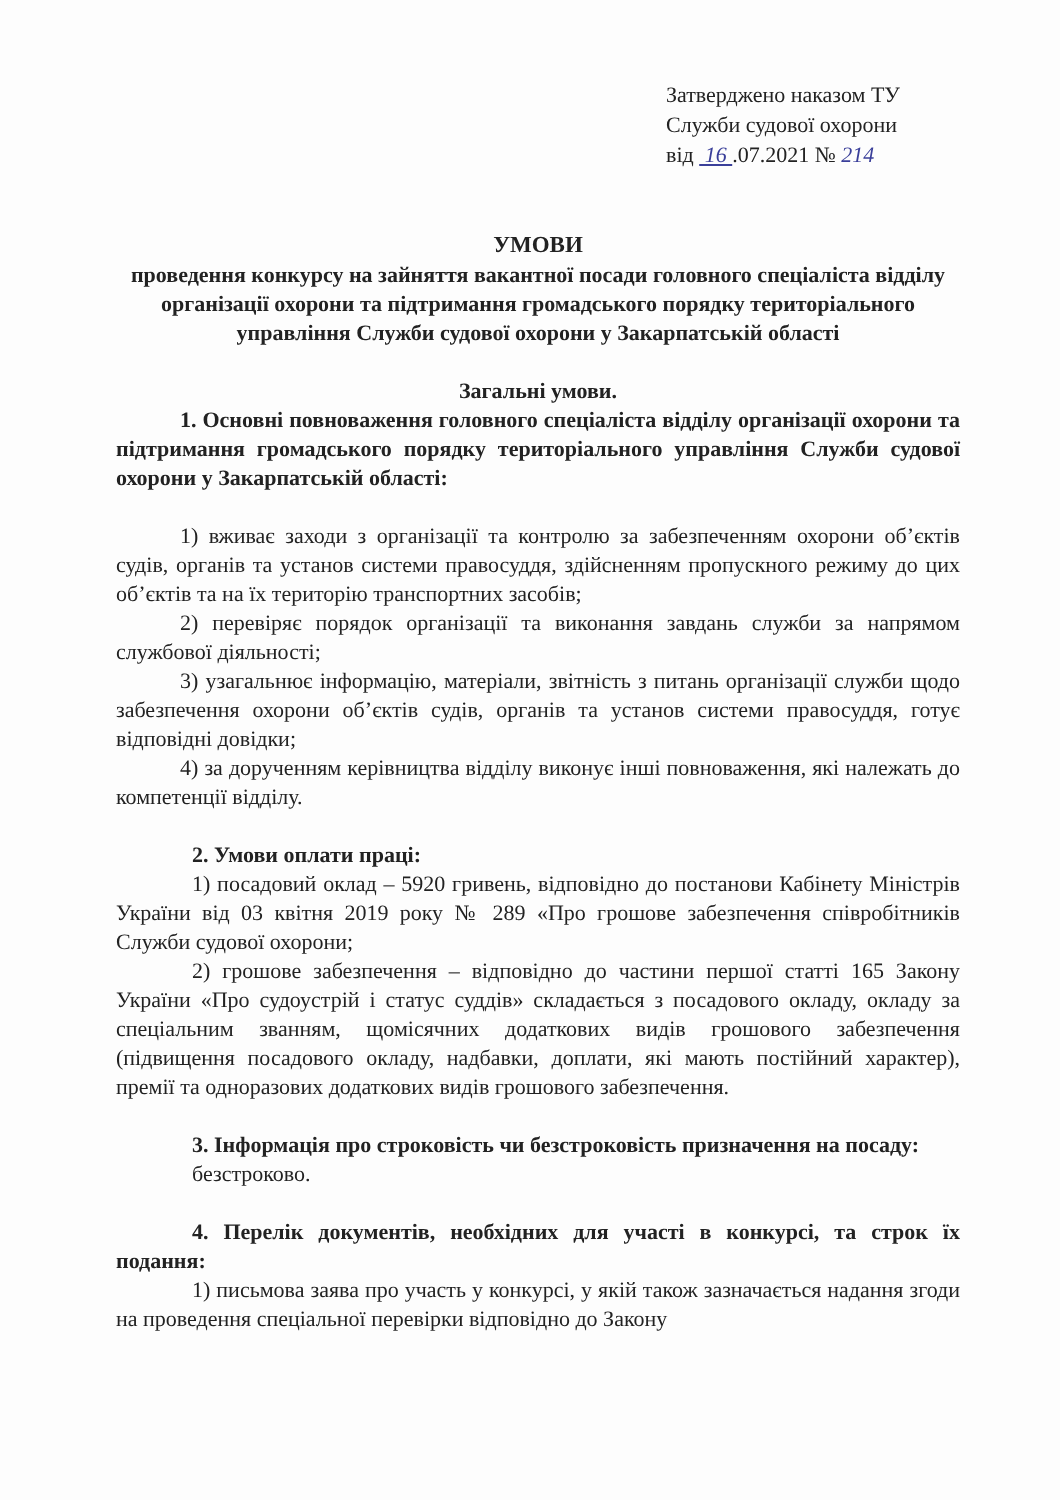Затверджено наказом ТУ
Служби судової охорони
від 16 .07.2021 № 214
УМОВИ
проведення конкурсу на зайняття вакантної посади головного спеціаліста відділу організації охорони та підтримання громадського порядку територіального управління Служби судової охорони у Закарпатській області
Загальні умови.
1. Основні повноваження головного спеціаліста відділу організації охорони та підтримання громадського порядку територіального управління Служби судової охорони у Закарпатській області:
1) вживає заходи з організації та контролю за забезпеченням охорони об’єктів судів, органів та установ системи правосуддя, здійсненням пропускного режиму до цих об’єктів та на їх територію транспортних засобів;
2) перевіряє порядок організації та виконання завдань служби за напрямом службової діяльності;
3) узагальнює інформацію, матеріали, звітність з питань організації служби щодо забезпечення охорони об’єктів судів, органів та установ системи правосуддя, готує відповідні довідки;
4) за дорученням керівництва відділу виконує інші повноваження, які належать до компетенції відділу.
2. Умови оплати праці:
1) посадовий оклад – 5920 гривень, відповідно до постанови Кабінету Міністрів України від 03 квітня 2019 року № 289 «Про грошове забезпечення співробітників Служби судової охорони;
2) грошове забезпечення – відповідно до частини першої статті 165 Закону України «Про судоустрій і статус суддів» складається з посадового окладу, окладу за спеціальним званням, щомісячних додаткових видів грошового забезпечення (підвищення посадового окладу, надбавки, доплати, які мають постійний характер), премії та одноразових додаткових видів грошового забезпечення.
3. Інформація про строковість чи безстроковість призначення на посаду:
безстроково.
4. Перелік документів, необхідних для участі в конкурсі, та строк їх подання:
1) письмова заява про участь у конкурсі, у якій також зазначається надання згоди на проведення спеціальної перевірки відповідно до Закону